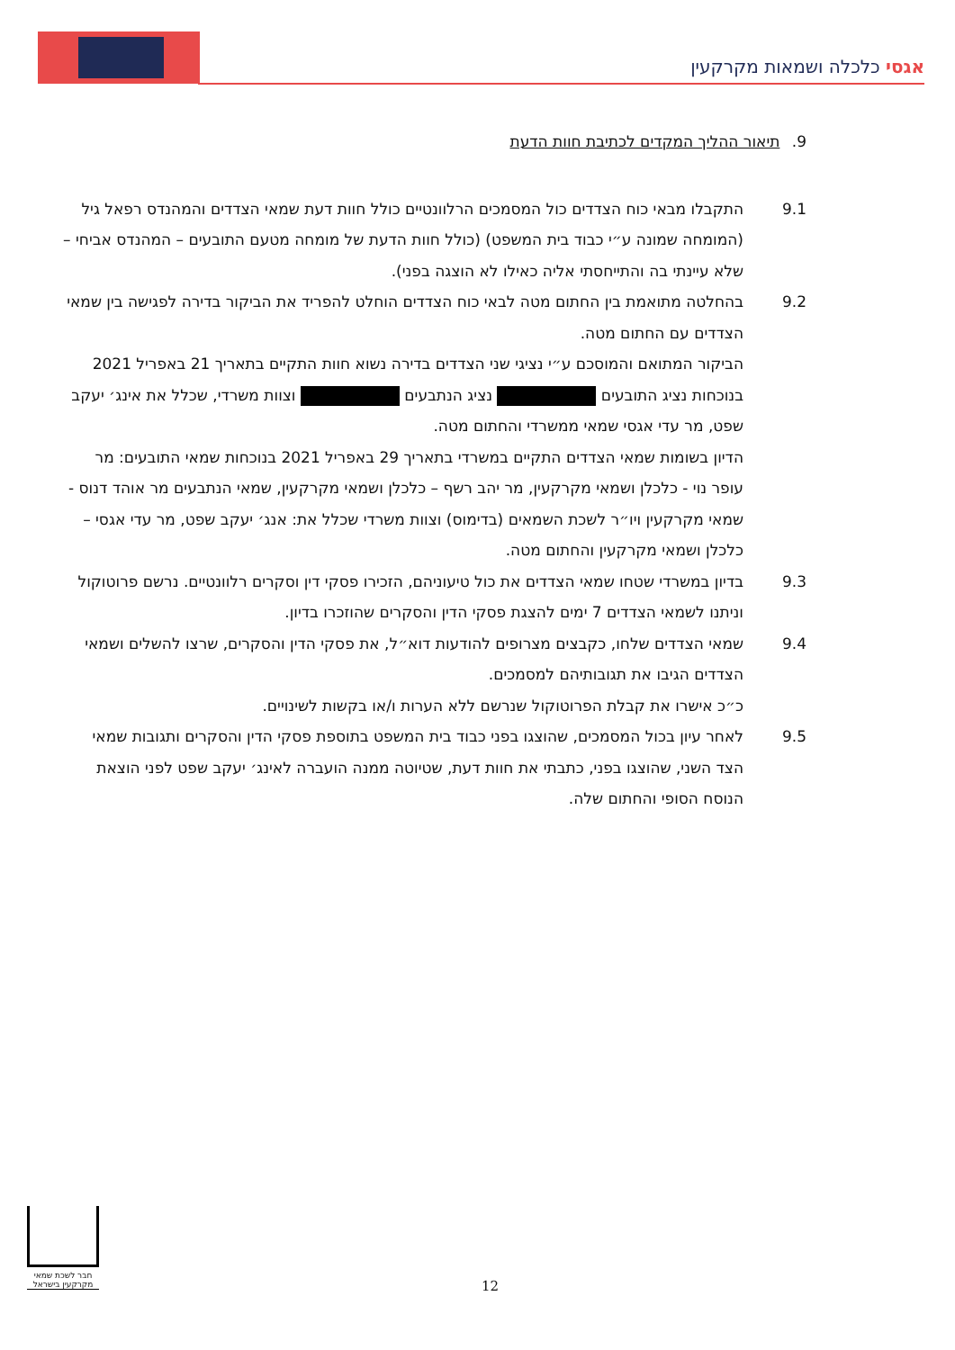אגסי כלכלה ושמאות מקרקעין
9. תיאור ההליך המקדים לכתיבת חוות הדעת
9.1 התקבלו מבאי כוח הצדדים כול המסמכים הרלוונטיים כולל חוות דעת שמאי הצדדים והמהנדס רפאל גיל (המומחה שמונה ע״י כבוד בית המשפט) (כולל חוות הדעת של מומחה מטעם התובעים – המהנדס אביחי – שלא עיינתי בה והתייחסתי אליה כאילו לא הוצגה בפני).
9.2 בהחלטה מתואמת בין החתום מטה לבאי כוח הצדדים הוחלט להפריד את הביקור בדירה לפגישה בין שמאי הצדדים עם החתום מטה.
הביקור המתואם והמוסכם ע״י נציגי שני הצדדים בדירה נשוא חוות התקיים בתאריך 21 באפריל 2021 בנוכחות נציג התובעים נציג הנתבעים וצוות משרדי, שכלל את אינג׳ יעקב שפט, מר עדי אגסי שמאי ממשרדי והחתום מטה.
הדיון בשומות שמאי הצדדים התקיים במשרדי בתאריך 29 באפריל 2021 בנוכחות שמאי התובעים: מר עופר נוי - כלכלן ושמאי מקרקעין, מר יהב רשף – כלכלן ושמאי מקרקעין, שמאי הנתבעים מר אוהד דנוס - שמאי מקרקעין ויו״ר לשכת השמאים (בדימוס) וצוות משרדי שכלל את: אנג׳ יעקב שפט, מר עדי אגסי – כלכלן ושמאי מקרקעין והחתום מטה.
9.3 בדיון במשרדי שטחו שמאי הצדדים את כול טיעוניהם, הזכירו פסקי דין וסקרים רלוונטיים. נרשם פרוטוקול וניתנו לשמאי הצדדים 7 ימים להצגת פסקי הדין והסקרים שהוזכרו בדיון.
9.4 שמאי הצדדים שלחו, כקבצים מצרופים להודעות דוא״ל, את פסקי הדין והסקרים, שרצו להשלים ושמאי הצדדים הגיבו את תגובותיהם למסמכים.
כ״כ אישרו את קבלת הפרוטוקול שנרשם ללא הערות ו/או בקשות לשינויים.
9.5 לאחר עיון בכול המסמכים, שהוצגו בפני כבוד בית המשפט בתוספת פסקי הדין והסקרים ותגובות שמאי הצד השני, שהוצגו בפני, כתבתי את חוות דעת, שטיוטה ממנה הועברה לאינג׳ יעקב שפט לפני הוצאת הנוסח הסופי והחתום שלה.
חבר לשכת שמאי
מקרקעין בישראל
12